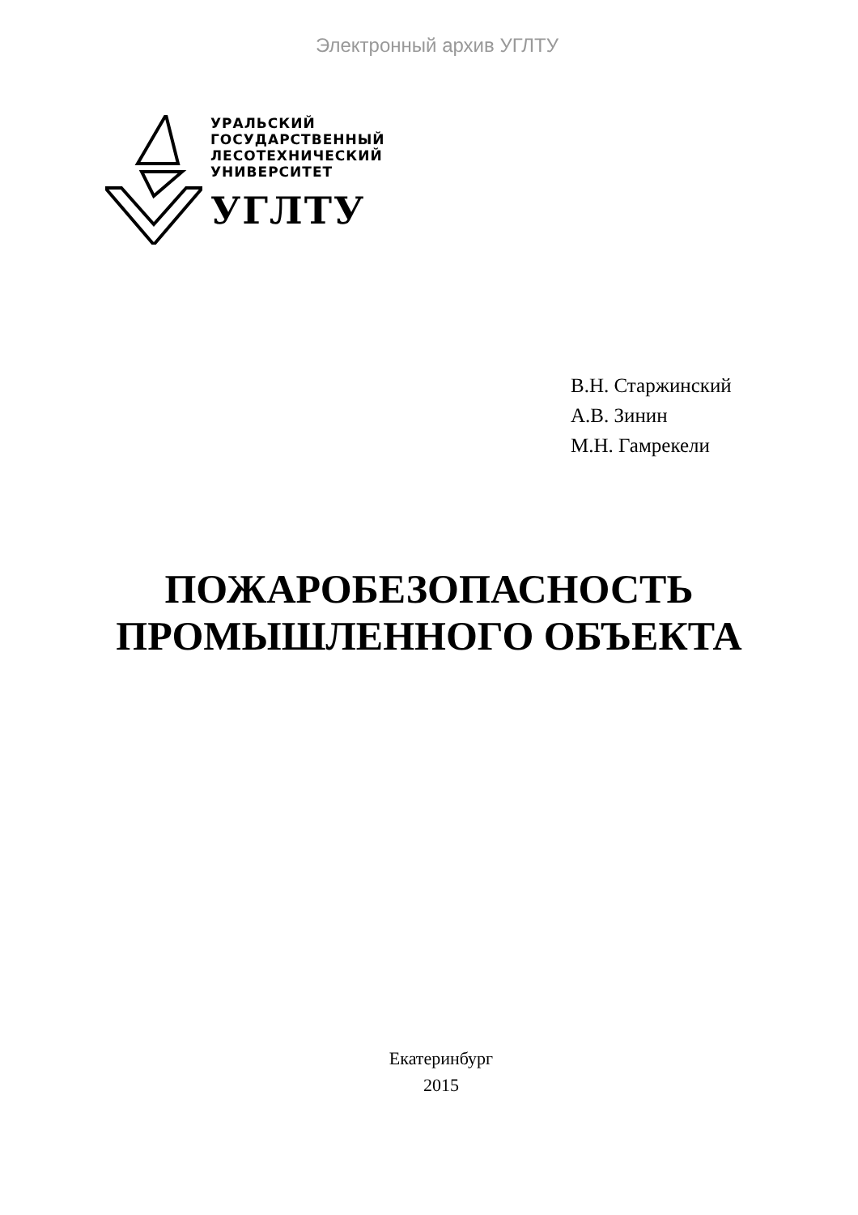Электронный архив УГЛТУ
УРАЛЬСКИЙ
ГОСУДАРСТВЕННЫЙ
ЛЕСОТЕХНИЧЕСКИЙ
УНИВЕРСИТЕТ
УГЛТУ
В.Н. Старжинский
А.В. Зинин
М.Н. Гамрекели
ПОЖАРОБЕЗОПАСНОСТЬ
ПРОМЫШЛЕННОГО ОБЪЕКТА
Екатеринбург
2015